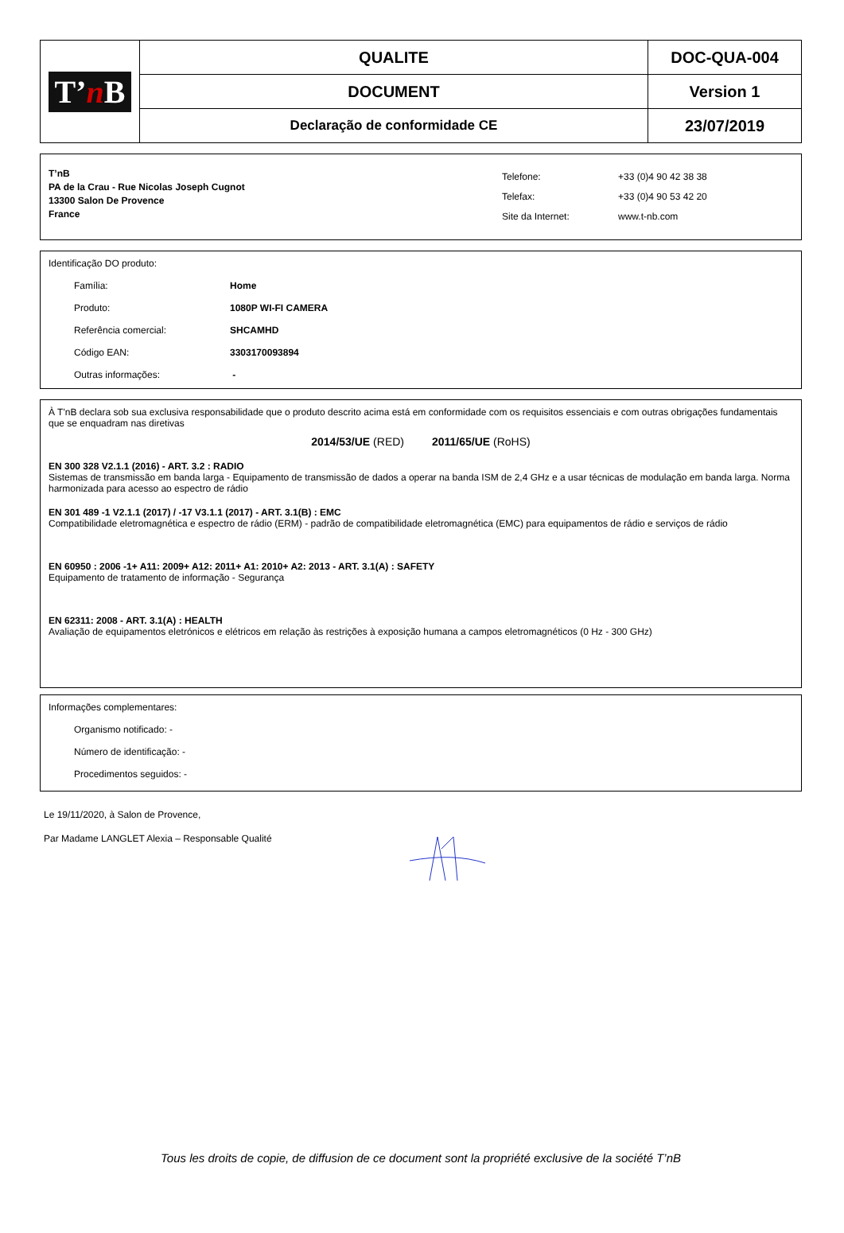| T’ n B | QUALITE | DOC-QUA-004 |
| | DOCUMENT | Version 1 |
| | Declaração de conformidade CE | 23/07/2019 |
T’nB
PA de la Crau - Rue Nicolas Joseph Cugnot
13300 Salon De Provence
France
Telefone:
Telefax:
Site da Internet:
+33 (0)4 90 42 38 38
+33 (0)4 90 53 42 20
www.t-nb.com
Identificação DO produto:
Família: Home
Produto: 1080P WI-FI CAMERA
Referência comercial: SHCAMHD
Código EAN: 3303170093894
Outras informações: -
À T'nB declara sob sua exclusiva responsabilidade que o produto descrito acima está em conformidade com os requisitos essenciais e com outras obrigações fundamentais que se enquadram nas diretivas
2014/53/UE (RED) 2011/65/UE (RoHS)
EN 300 328 V2.1.1 (2016) - ART. 3.2 : RADIO
Sistemas de transmissão em banda larga - Equipamento de transmissão de dados a operar na banda ISM de 2,4 GHz e a usar técnicas de modulação em banda larga. Norma harmonizada para acesso ao espectro de rádio
EN 301 489 -1 V2.1.1 (2017) / -17 V3.1.1 (2017) - ART. 3.1(B) : EMC
Compatibilidade eletromagnética e espectro de rádio (ERM) - padrão de compatibilidade eletromagnética (EMC) para equipamentos de rádio e serviços de rádio
EN 60950 : 2006 -1+ A11: 2009+ A12: 2011+ A1: 2010+ A2: 2013 - ART. 3.1(A) : SAFETY
Equipamento de tratamento de informação - Segurança
EN 62311: 2008 - ART. 3.1(A) : HEALTH
Avaliação de equipamentos eletrónicos e elétricos em relação às restrições à exposição humana a campos eletromagnéticos (0 Hz - 300 GHz)
Informações complementares:
Organismo notificado: -
Número de identificação: -
Procedimentos seguidos: -
Le 19/11/2020, à Salon de Provence,
Par Madame LANGLET Alexia – Responsable Qualité
Tous les droits de copie, de diffusion de ce document sont la propriété exclusive de la société T’nB